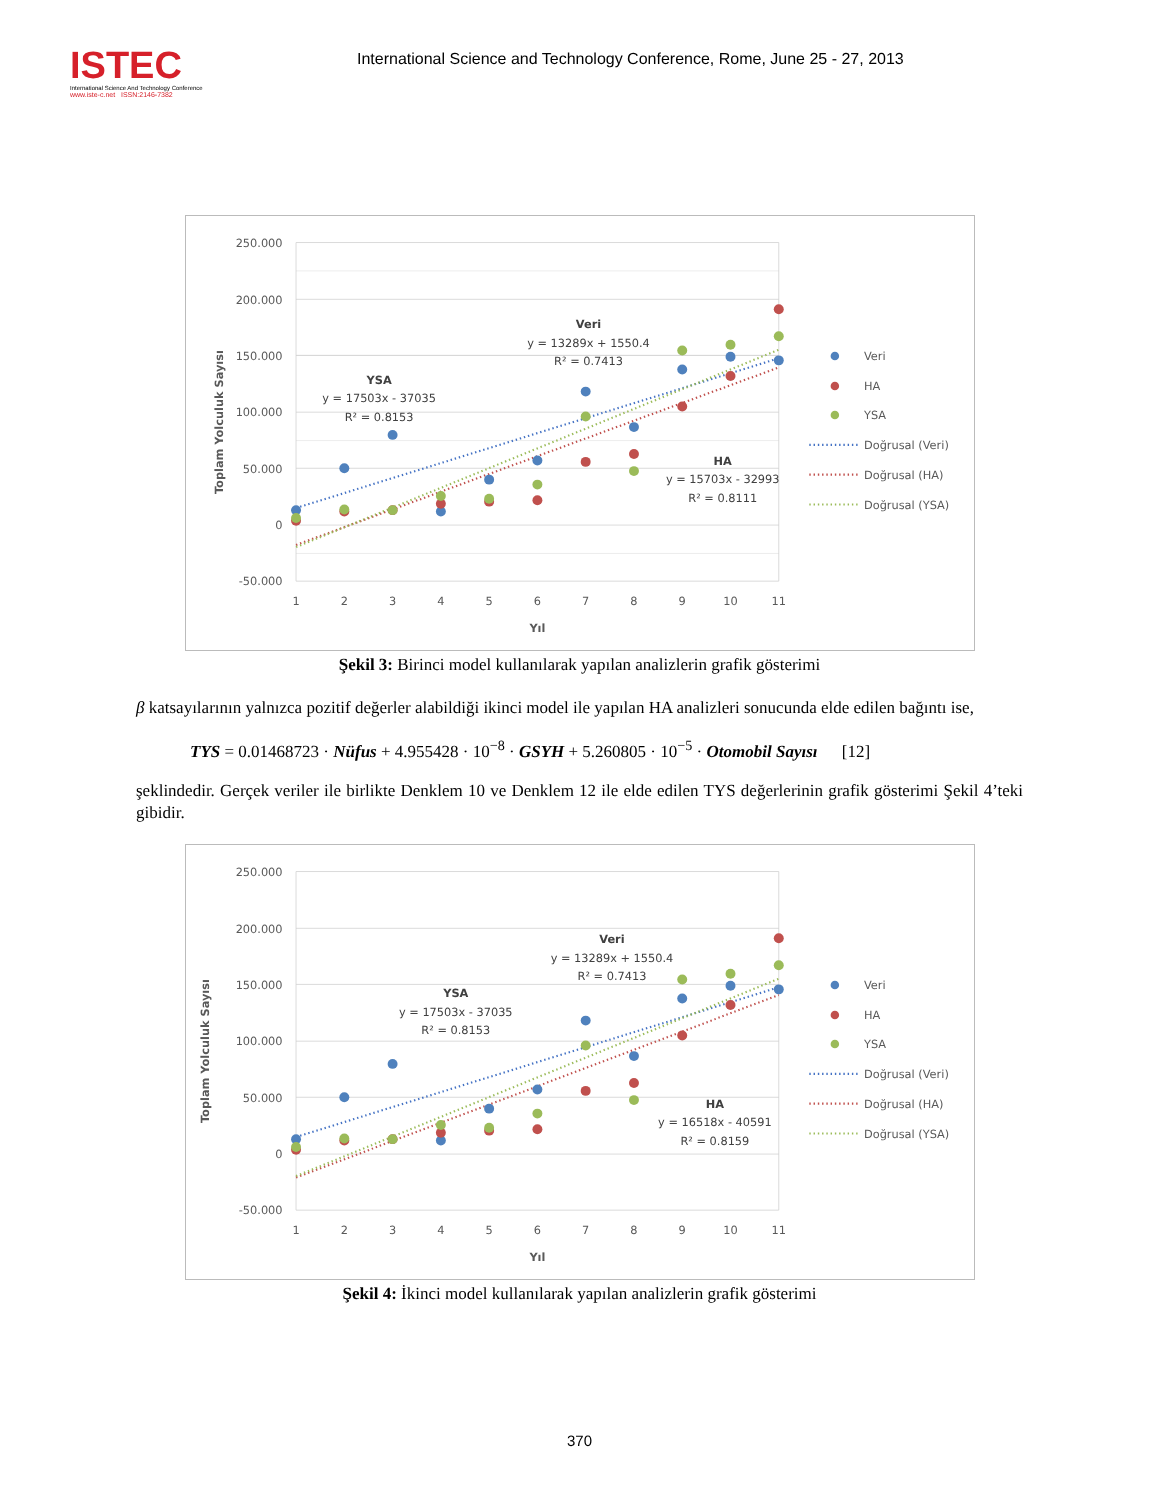ISTEC
International Science And Technology Conference
www.iste-c.net ISSN:2146-7382
International Science and Technology Conference, Rome, June 25 - 27, 2013
250.000
200.000
150.000
100.000
50.000
0
-50.000
1
2
3
4
5
6
7
8
9
10
11
Yıl
Toplam Yolculuk Sayısı
Veri
y = 13289x + 1550.4
R² = 0.7413
YSA
y = 17503x - 37035
R² = 0.8153
HA
y = 15703x - 32993
R² = 0.8111
Veri
HA
YSA
Doğrusal (Veri)
Doğrusal (HA)
Doğrusal (YSA)
Şekil 3: Birinci model kullanılarak yapılan analizlerin grafik gösterimi
β katsayılarının yalnızca pozitif değerler alabildiği ikinci model ile yapılan HA analizleri sonucunda elde edilen bağıntı ise,
TYS = 0.01468723 · Nüfus + 4.955428 · 10<sup>−8</sup> · GSYH + 5.260805 · 10<sup>−5</sup> · Otomobil Sayısı [12]
şeklindedir. Gerçek veriler ile birlikte Denklem 10 ve Denklem 12 ile elde edilen TYS değerlerinin grafik gösterimi Şekil 4’teki gibidir.
250.000
200.000
150.000
100.000
50.000
0
-50.000
1
2
3
4
5
6
7
8
9
10
11
Yıl
Toplam Yolculuk Sayısı
Veri
y = 13289x + 1550.4
R² = 0.7413
YSA
y = 17503x - 37035
R² = 0.8153
HA
y = 16518x - 40591
R² = 0.8159
Veri
HA
YSA
Doğrusal (Veri)
Doğrusal (HA)
Doğrusal (YSA)
Şekil 4: İkinci model kullanılarak yapılan analizlerin grafik gösterimi
370